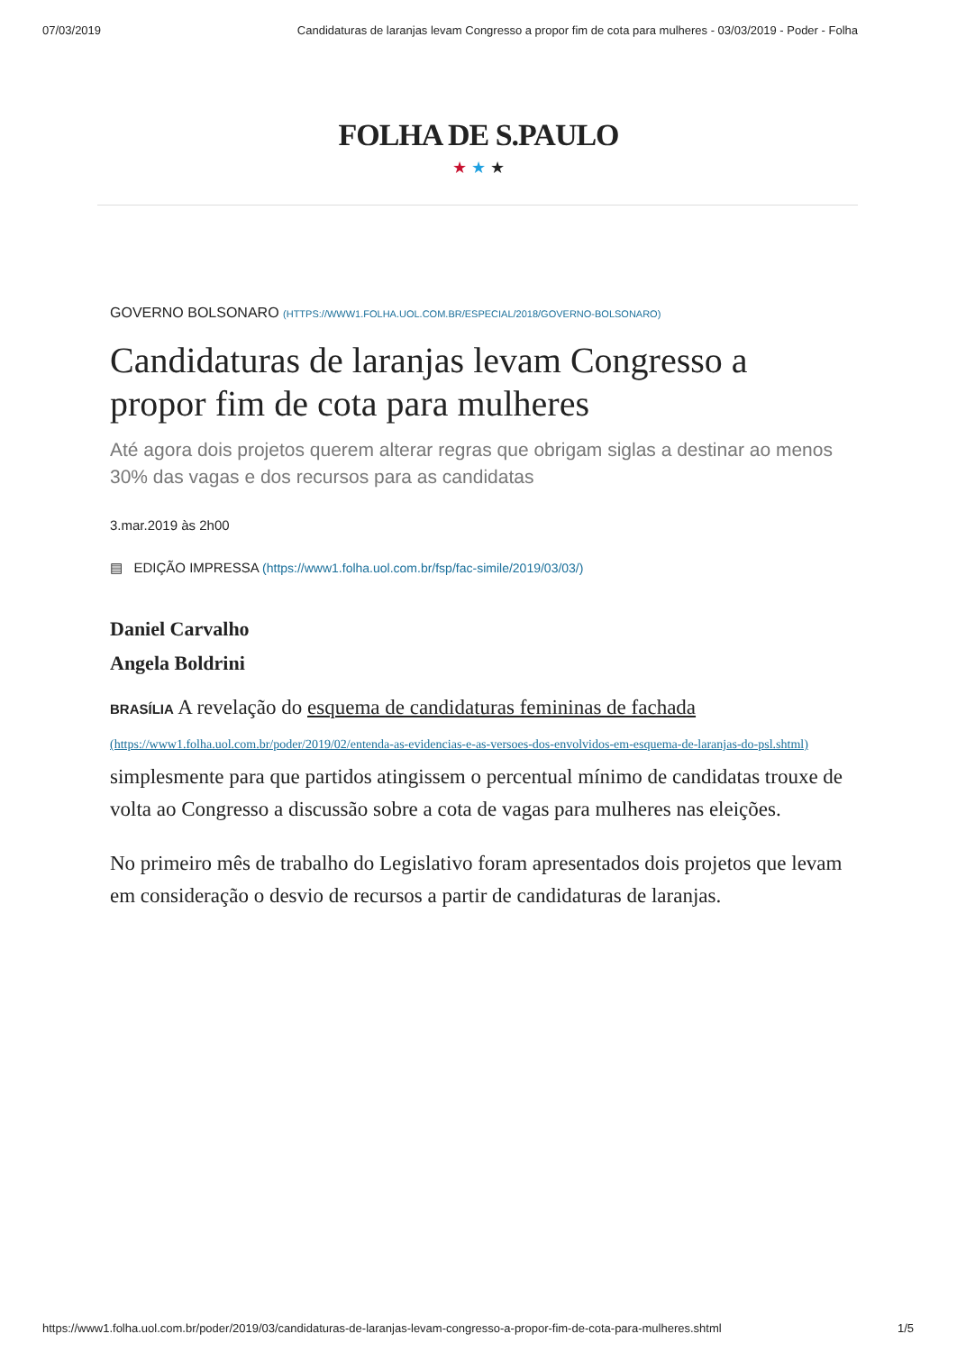07/03/2019 Candidaturas de laranjas levam Congresso a propor fim de cota para mulheres - 03/03/2019 - Poder - Folha
FOLHA DE S.PAULO
★ ★ ★
GOVERNO BOLSONARO (HTTPS://WWW1.FOLHA.UOL.COM.BR/ESPECIAL/2018/GOVERNO-BOLSONARO)
Candidaturas de laranjas levam Congresso a propor fim de cota para mulheres
Até agora dois projetos querem alterar regras que obrigam siglas a destinar ao menos 30% das vagas e dos recursos para as candidatas
3.mar.2019 às 2h00
▤ EDIÇÃO IMPRESSA (https://www1.folha.uol.com.br/fsp/fac-simile/2019/03/03/)
Daniel Carvalho
Angela Boldrini
BRASÍLIA A revelação do esquema de candidaturas femininas de fachada (https://www1.folha.uol.com.br/poder/2019/02/entenda-as-evidencias-e-as-versoes-dos-envolvidos-em-esquema-de-laranjas-do-psl.shtml) simplesmente para que partidos atingissem o percentual mínimo de candidatas trouxe de volta ao Congresso a discussão sobre a cota de vagas para mulheres nas eleições.
No primeiro mês de trabalho do Legislativo foram apresentados dois projetos que levam em consideração o desvio de recursos a partir de candidaturas de laranjas.
https://www1.folha.uol.com.br/poder/2019/03/candidaturas-de-laranjas-levam-congresso-a-propor-fim-de-cota-para-mulheres.shtml 1/5